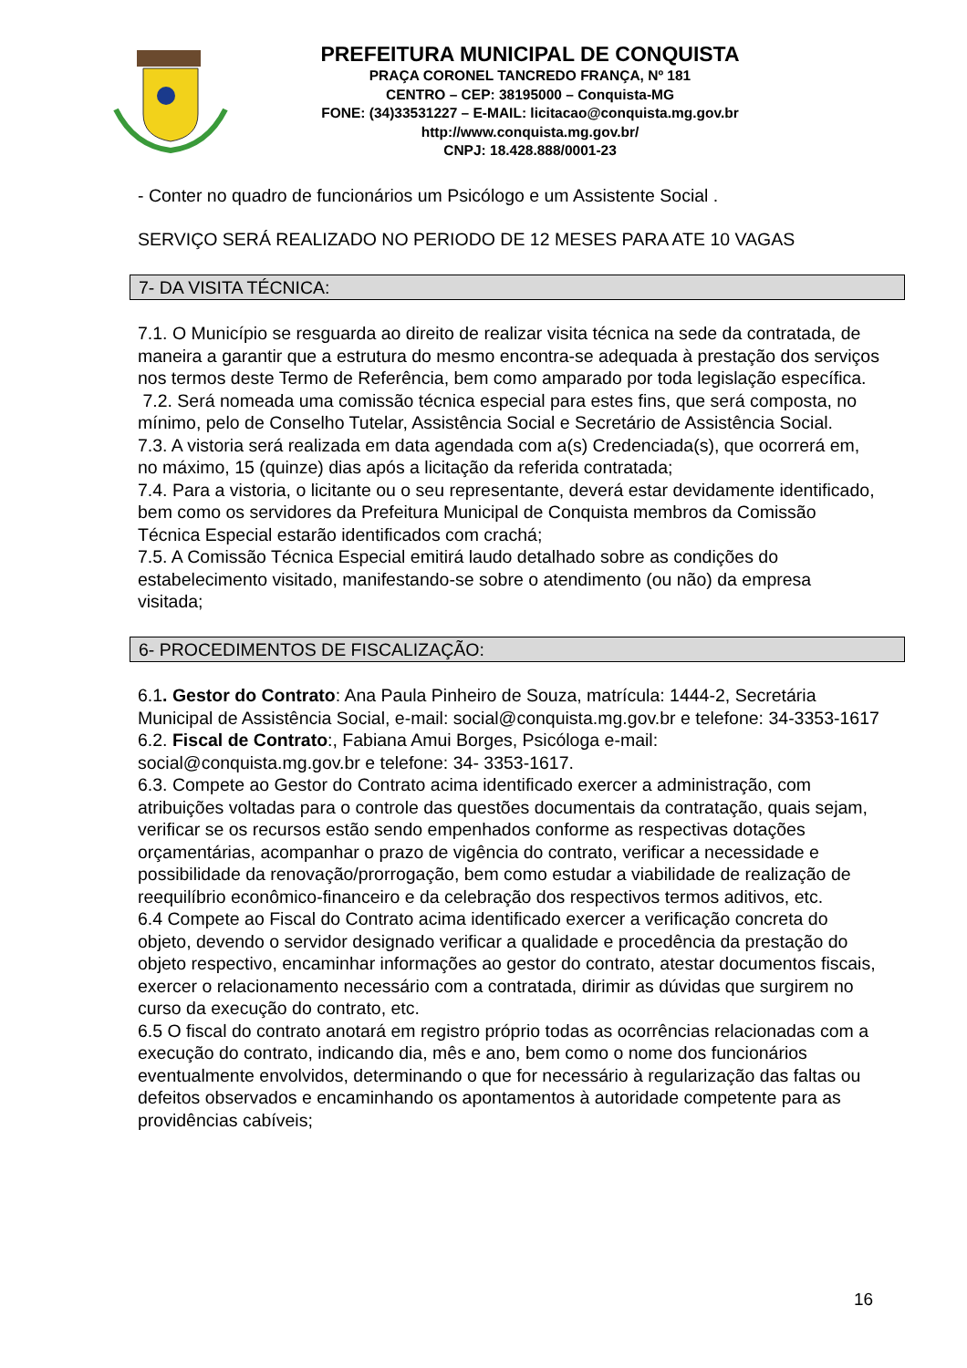PREFEITURA MUNICIPAL DE CONQUISTA
PRAÇA CORONEL TANCREDO FRANÇA, Nº 181
CENTRO – CEP: 38195000 – Conquista-MG
FONE: (34)33531227 – E-MAIL: licitacao@conquista.mg.gov.br
http://www.conquista.mg.gov.br/
CNPJ: 18.428.888/0001-23
- Conter no quadro de funcionários um Psicólogo e um Assistente Social .
SERVIÇO SERÁ REALIZADO NO PERIODO DE 12 MESES PARA ATE 10 VAGAS
7- DA VISITA TÉCNICA:
7.1. O Município se resguarda ao direito de realizar visita técnica na sede da contratada, de maneira a garantir que a estrutura do mesmo encontra-se adequada à prestação dos serviços nos termos deste Termo de Referência, bem como amparado por toda legislação específica.
7.2. Será nomeada uma comissão técnica especial para estes fins, que será composta, no mínimo, pelo de Conselho Tutelar, Assistência Social e Secretário de Assistência Social.
7.3. A vistoria será realizada em data agendada com a(s) Credenciada(s), que ocorrerá em, no máximo, 15 (quinze) dias após a licitação da referida contratada;
7.4. Para a vistoria, o licitante ou o seu representante, deverá estar devidamente identificado, bem como os servidores da Prefeitura Municipal de Conquista membros da Comissão Técnica Especial estarão identificados com crachá;
7.5. A Comissão Técnica Especial emitirá laudo detalhado sobre as condições do estabelecimento visitado, manifestando-se sobre o atendimento (ou não) da empresa visitada;
6- PROCEDIMENTOS DE FISCALIZAÇÃO:
6.1. Gestor do Contrato: Ana Paula Pinheiro de Souza, matrícula: 1444-2, Secretária Municipal de Assistência Social, e-mail: social@conquista.mg.gov.br e telefone: 34-3353-1617
6.2. Fiscal de Contrato:, Fabiana Amui Borges, Psicóloga e-mail: social@conquista.mg.gov.br e telefone: 34- 3353-1617.
6.3. Compete ao Gestor do Contrato acima identificado exercer a administração, com atribuições voltadas para o controle das questões documentais da contratação, quais sejam, verificar se os recursos estão sendo empenhados conforme as respectivas dotações orçamentárias, acompanhar o prazo de vigência do contrato, verificar a necessidade e possibilidade da renovação/prorrogação, bem como estudar a viabilidade de realização de reequilíbrio econômico-financeiro e da celebração dos respectivos termos aditivos, etc.
6.4 Compete ao Fiscal do Contrato acima identificado exercer a verificação concreta do objeto, devendo o servidor designado verificar a qualidade e procedência da prestação do objeto respectivo, encaminhar informações ao gestor do contrato, atestar documentos fiscais, exercer o relacionamento necessário com a contratada, dirimir as dúvidas que surgirem no curso da execução do contrato, etc.
6.5 O fiscal do contrato anotará em registro próprio todas as ocorrências relacionadas com a execução do contrato, indicando dia, mês e ano, bem como o nome dos funcionários eventualmente envolvidos, determinando o que for necessário à regularização das faltas ou defeitos observados e encaminhando os apontamentos à autoridade competente para as providências cabíveis;
16